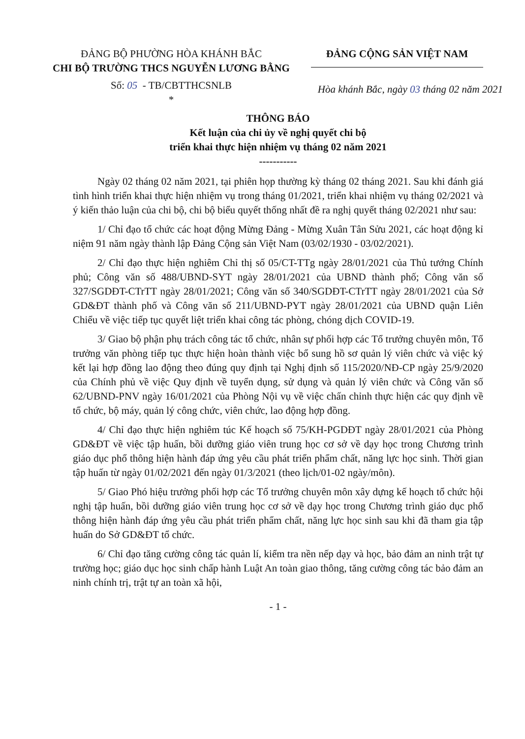ĐẢNG BỘ PHƯỜNG HÒA KHÁNH BẮC
CHI BỘ TRƯỜNG THCS NGUYỄN LƯƠNG BẰNG
Số: 05 - TB/CBTTHCSNLB
*
ĐẢNG CỘNG SẢN VIỆT NAM
Hòa khánh Bắc, ngày 03 tháng 02 năm 2021
THÔNG BÁO
Kết luận của chi ủy về nghị quyết chi bộ
triển khai thực hiện nhiệm vụ tháng 02 năm 2021
-----------
Ngày 02 tháng 02 năm 2021, tại phiên họp thường kỳ tháng 02 tháng 2021. Sau khi đánh giá tình hình triển khai thực hiện nhiệm vụ trong tháng 01/2021, triển khai nhiệm vụ tháng 02/2021 và ý kiến thảo luận của chi bộ, chi bộ biểu quyết thống nhất đề ra nghị quyết tháng 02/2021 như sau:
1/ Chỉ đạo tổ chức các hoạt động Mừng Đảng - Mừng Xuân Tân Sửu 2021, các hoạt động kỉ niệm 91 năm ngày thành lập Đảng Cộng sản Việt Nam (03/02/1930 - 03/02/2021).
2/ Chỉ đạo thực hiện nghiêm Chỉ thị số 05/CT-TTg ngày 28/01/2021 của Thủ tướng Chính phủ; Công văn số 488/UBND-SYT ngày 28/01/2021 của UBND thành phố; Công văn số 327/SGDĐT-CTrTT ngày 28/01/2021; Công văn số 340/SGDĐT-CTrTT ngày 28/01/2021 của Sở GD&ĐT thành phố và Công văn số 211/UBND-PYT ngày 28/01/2021 của UBND quận Liên Chiểu về việc tiếp tục quyết liệt triển khai công tác phòng, chóng dịch COVID-19.
3/ Giao bộ phận phụ trách công tác tổ chức, nhân sự phối hợp các Tổ trưởng chuyên môn, Tổ trưởng văn phòng tiếp tục thực hiện hoàn thành việc bổ sung hồ sơ quản lý viên chức và việc ký kết lại hợp đồng lao động theo đúng quy định tại Nghị định số 115/2020/NĐ-CP ngày 25/9/2020 của Chính phủ về việc Quy định về tuyển dụng, sử dụng và quản lý viên chức và Công văn số 62/UBND-PNV ngày 16/01/2021 của Phòng Nội vụ về việc chấn chỉnh thực hiện các quy định về tổ chức, bộ máy, quản lý công chức, viên chức, lao động hợp đồng.
4/ Chỉ đạo thực hiện nghiêm túc Kế hoạch số 75/KH-PGDĐT ngày 28/01/2021 của Phòng GD&ĐT về việc tập huấn, bồi dưỡng giáo viên trung học cơ sở về dạy học trong Chương trình giáo dục phổ thông hiện hành đáp ứng yêu cầu phát triển phẩm chất, năng lực học sinh. Thời gian tập huấn từ ngày 01/02/2021 đến ngày 01/3/2021 (theo lịch/01-02 ngày/môn).
5/ Giao Phó hiệu trưởng phối hợp các Tổ trưởng chuyên môn xây dựng kế hoạch tổ chức hội nghị tập huấn, bồi dưỡng giáo viên trung học cơ sở về dạy học trong Chương trình giáo dục phổ thông hiện hành đáp ứng yêu cầu phát triển phẩm chất, năng lực học sinh sau khi đã tham gia tập huấn do Sở GD&ĐT tổ chức.
6/ Chỉ đạo tăng cường công tác quản lí, kiểm tra nền nếp dạy và học, bảo đảm an ninh trật tự trường học; giáo dục học sinh chấp hành Luật An toàn giao thông, tăng cường công tác bảo đảm an ninh chính trị, trật tự an toàn xã hội,
- 1 -